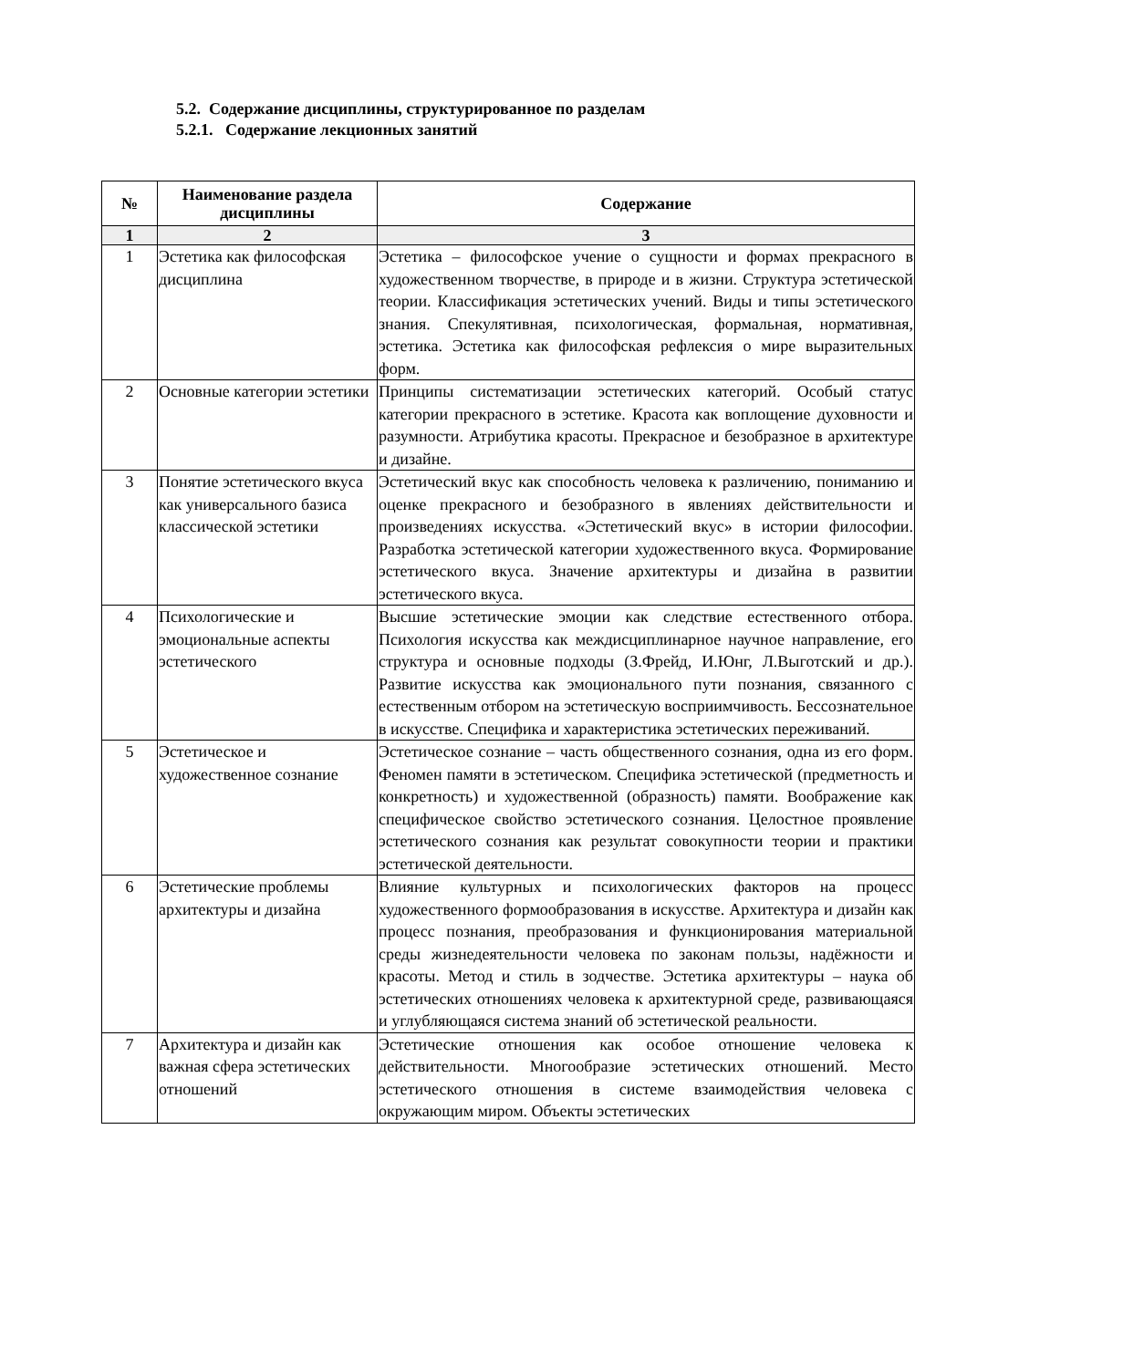5.2. Содержание дисциплины, структурированное по разделам
5.2.1. Содержание лекционных занятий
| № | Наименование раздела дисциплины | Содержание |
| --- | --- | --- |
| 1 | 2 | 3 |
| 1 | Эстетика как философская дисциплина | Эстетика – философское учение о сущности и формах прекрасного в художественном творчестве, в природе и в жизни. Структура эстетической теории. Классификация эстетических учений. Виды и типы эстетического знания. Спекулятивная, психологическая, формальная, нормативная, эстетика. Эстетика как философская рефлексия о мире выразительных форм. |
| 2 | Основные категории эстетики | Принципы систематизации эстетических категорий. Особый статус категории прекрасного в эстетике. Красота как воплощение духовности и разумности. Атрибутика красоты. Прекрасное и безобразное в архитектуре и дизайне. |
| 3 | Понятие эстетического вкуса как универсального базиса классической эстетики | Эстетический вкус как способность человека к различению, пониманию и оценке прекрасного и безобразного в явлениях действительности и произведениях искусства. «Эстетический вкус» в истории философии. Разработка эстетической категории художественного вкуса. Формирование эстетического вкуса. Значение архитектуры и дизайна в развитии эстетического вкуса. |
| 4 | Психологические и эмоциональные аспекты эстетического | Высшие эстетические эмоции как следствие естественного отбора. Психология искусства как междисциплинарное научное направление, его структура и основные подходы (З.Фрейд, И.Юнг, Л.Выготский и др.). Развитие искусства как эмоционального пути познания, связанного с естественным отбором на эстетическую восприимчивость. Бессознательное в искусстве. Специфика и характеристика эстетических переживаний. |
| 5 | Эстетическое и художественное сознание | Эстетическое сознание – часть общественного сознания, одна из его форм. Феномен памяти в эстетическом. Специфика эстетической (предметность и конкретность) и художественной (образность) памяти. Воображение как специфическое свойство эстетического сознания. Целостное проявление эстетического сознания как результат совокупности теории и практики эстетической деятельности. |
| 6 | Эстетические проблемы архитектуры и дизайна | Влияние культурных и психологических факторов на процесс художественного формообразования в искусстве. Архитектура и дизайн как процесс познания, преобразования и функционирования материальной среды жизнедеятельности человека по законам пользы, надёжности и красоты. Метод и стиль в зодчестве. Эстетика архитектуры – наука об эстетических отношениях человека к архитектурной среде, развивающаяся и углубляющаяся система знаний об эстетической реальности. |
| 7 | Архитектура и дизайн как важная сфера эстетических отношений | Эстетические отношения как особое отношение человека к действительности. Многообразие эстетических отношений. Место эстетического отношения в системе взаимодействия человека с окружающим миром. Объекты эстетических |